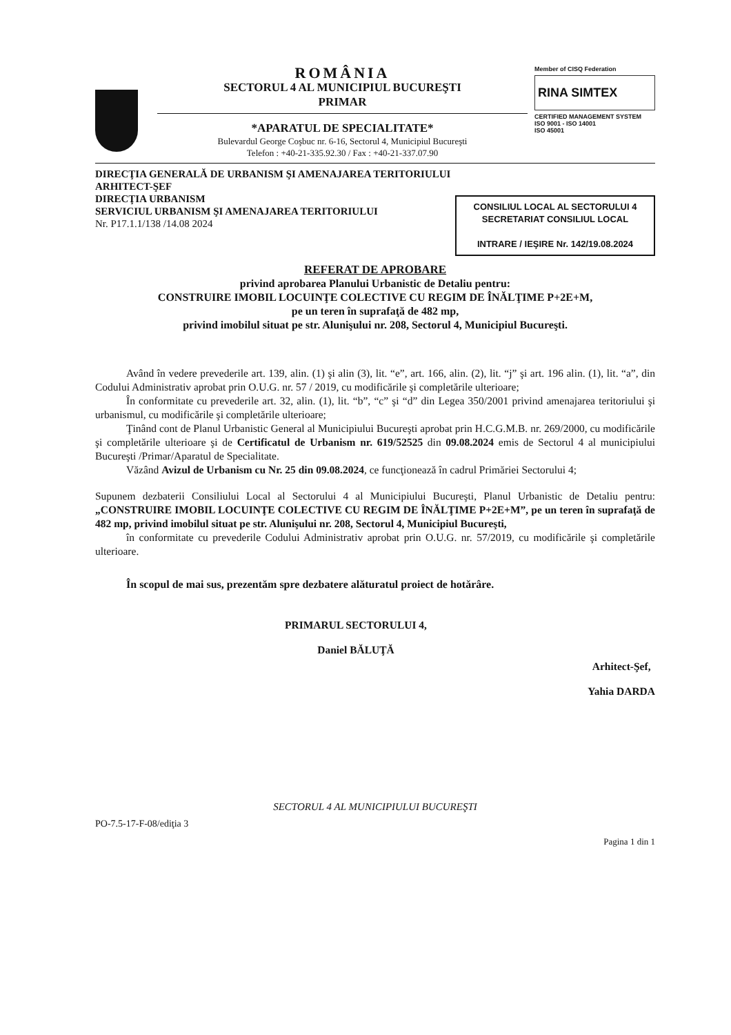ROMÂNIA
SECTORUL 4 AL MUNICIPIUL BUCUREŞTI
PRIMAR
*APARATUL DE SPECIALITATE*
Bulevardul George Coşbuc nr. 6-16, Sectorul 4, Municipiul Bucureşti
Telefon : +40-21-335.92.30 / Fax : +40-21-337.07.90
Member of CISQ Federation
RINA SIMTEX
CERTIFIED MANAGEMENT SYSTEM
ISO 9001 - ISO 14001
ISO 45001
DIRECŢIA GENERALĂ DE URBANISM ŞI AMENAJAREA TERITORIULUI
ARHITECT-ŞEF
DIRECŢIA URBANISM
SERVICIUL URBANISM ŞI AMENAJAREA TERITORIULUI
Nr. P17.1.1/138 /14.08 2024
CONSILIUL LOCAL AL SECTORULUI 4
SECRETARIAT CONSILIUL LOCAL
INTRARE / IEŞIRE Nr. 142/19.08.2024
REFERAT DE APROBARE
privind aprobarea Planului Urbanistic de Detaliu pentru:
CONSTRUIRE IMOBIL LOCUINŢE COLECTIVE CU REGIM DE ÎNĂLŢIME P+2E+M,
pe un teren în suprafaţă de 482 mp,
privind imobilul situat pe str. Alunişului nr. 208, Sectorul 4, Municipiul Bucureşti.
Având în vedere prevederile art. 139, alin. (1) şi alin (3), lit. “e”, art. 166, alin. (2), lit. “j” şi art. 196 alin. (1), lit. “a”, din Codului Administrativ aprobat prin O.U.G. nr. 57 / 2019, cu modificările şi completările ulterioare;
În conformitate cu prevederile art. 32, alin. (1), lit. “b”, “c” şi “d” din Legea 350/2001 privind amenajarea teritoriului şi urbanismul, cu modificările şi completările ulterioare;
Ţinând cont de Planul Urbanistic General al Municipiului Bucureşti aprobat prin H.C.G.M.B. nr. 269/2000, cu modificările şi completările ulterioare şi de Certificatul de Urbanism nr. 619/52525 din 09.08.2024 emis de Sectorul 4 al municipiului Bucureşti /Primar/Aparatul de Specialitate.
Văzând Avizul de Urbanism cu Nr. 25 din 09.08.2024, ce funcţionează în cadrul Primăriei Sectorului 4;
Supunem dezbaterii Consiliului Local al Sectorului 4 al Municipiului Bucureşti, Planul Urbanistic de Detaliu pentru: „CONSTRUIRE IMOBIL LOCUINŢE COLECTIVE CU REGIM DE ÎNĂLŢIME P+2E+M”, pe un teren în suprafaţă de 482 mp, privind imobilul situat pe str. Alunişului nr. 208, Sectorul 4, Municipiul Bucureşti,
în conformitate cu prevederile Codului Administrativ aprobat prin O.U.G. nr. 57/2019, cu modificările şi completările ulterioare.
În scopul de mai sus, prezentăm spre dezbatere alăturatul proiect de hotărâre.
PRIMARUL SECTORULUI 4,
Daniel BĂLUŢĂ
Arhitect-Şef,
Yahia DARDA
SECTORUL 4 AL MUNICIPIULUI BUCUREŞTI
PO-7.5-17-F-08/ediţia 3
Pagina 1 din 1